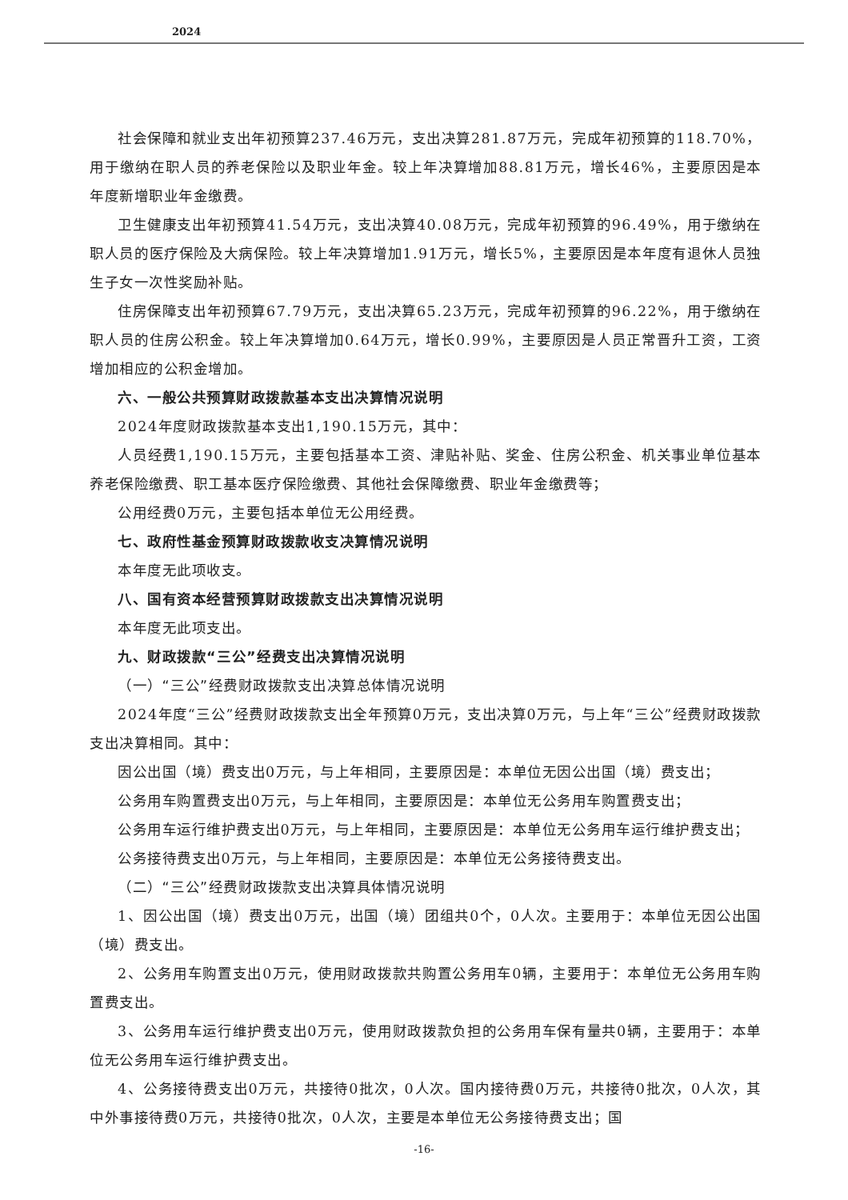2024
社会保障和就业支出年初预算237.46万元，支出决算281.87万元，完成年初预算的118.70%，用于缴纳在职人员的养老保险以及职业年金。较上年决算增加88.81万元，增长46%，主要原因是本年度新增职业年金缴费。
卫生健康支出年初预算41.54万元，支出决算40.08万元，完成年初预算的96.49%，用于缴纳在职人员的医疗保险及大病保险。较上年决算增加1.91万元，增长5%，主要原因是本年度有退休人员独生子女一次性奖励补贴。
住房保障支出年初预算67.79万元，支出决算65.23万元，完成年初预算的96.22%，用于缴纳在职人员的住房公积金。较上年决算增加0.64万元，增长0.99%，主要原因是人员正常晋升工资，工资增加相应的公积金增加。
六、一般公共预算财政拨款基本支出决算情况说明
2024年度财政拨款基本支出1,190.15万元，其中：
人员经费1,190.15万元，主要包括基本工资、津贴补贴、奖金、住房公积金、机关事业单位基本养老保险缴费、职工基本医疗保险缴费、其他社会保障缴费、职业年金缴费等；
公用经费0万元，主要包括本单位无公用经费。
七、政府性基金预算财政拨款收支决算情况说明
本年度无此项收支。
八、国有资本经营预算财政拨款支出决算情况说明
本年度无此项支出。
九、财政拨款“三公”经费支出决算情况说明
（一）“三公”经费财政拨款支出决算总体情况说明
2024年度“三公”经费财政拨款支出全年预算0万元，支出决算0万元，与上年“三公”经费财政拨款支出决算相同。其中：
因公出国（境）费支出0万元，与上年相同，主要原因是：本单位无因公出国（境）费支出；
公务用车购置费支出0万元，与上年相同，主要原因是：本单位无公务用车购置费支出；
公务用车运行维护费支出0万元，与上年相同，主要原因是：本单位无公务用车运行维护费支出；
公务接待费支出0万元，与上年相同，主要原因是：本单位无公务接待费支出。
（二）“三公”经费财政拨款支出决算具体情况说明
1、因公出国（境）费支出0万元，出国（境）团组共0个，0人次。主要用于：本单位无因公出国（境）费支出。
2、公务用车购置支出0万元，使用财政拨款共购置公务用车0辆，主要用于：本单位无公务用车购置费支出。
3、公务用车运行维护费支出0万元，使用财政拨款负担的公务用车保有量共0辆，主要用于：本单位无公务用车运行维护费支出。
4、公务接待费支出0万元，共接待0批次，0人次。国内接待费0万元，共接待0批次，0人次，其中外事接待费0万元，共接待0批次，0人次，主要是本单位无公务接待费支出；国
-16-